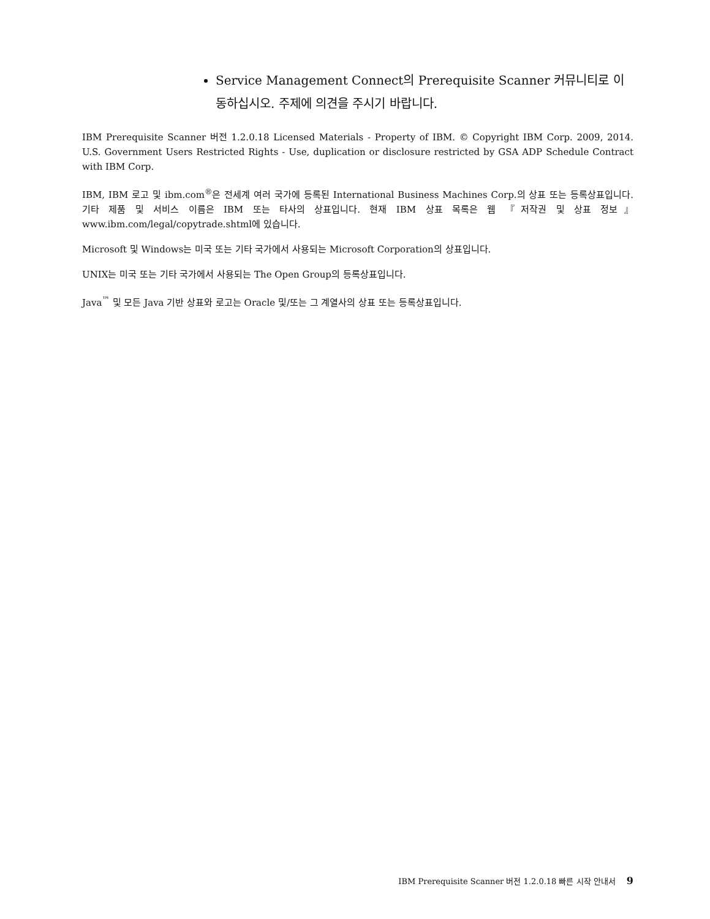Service Management Connect의 Prerequisite Scanner 커뮤니티로 이동하십시오. 주제에 의견을 주시기 바랍니다.
IBM Prerequisite Scanner 버전 1.2.0.18 Licensed Materials - Property of IBM. © Copyright IBM Corp. 2009, 2014. U.S. Government Users Restricted Rights - Use, duplication or disclosure restricted by GSA ADP Schedule Contract with IBM Corp.
IBM, IBM 로고 및 ibm.com<sup>®</sup>은 전세계 여러 국가에 등록된 International Business Machines Corp.의 상표 또는 등록상표입니다. 기타 제품 및 서비스 이름은 IBM 또는 타사의 상표입니다. 현재 IBM 상표 목록은 웹 『저작권 및 상표 정보』 www.ibm.com/legal/copytrade.shtml에 있습니다.
Microsoft 및 Windows는 미국 또는 기타 국가에서 사용되는 Microsoft Corporation의 상표입니다.
UNIX는 미국 또는 기타 국가에서 사용되는 The Open Group의 등록상표입니다.
Java<sup>™</sup> 및 모든 Java 기반 상표와 로고는 Oracle 및/또는 그 계열사의 상표 또는 등록상표입니다.
IBM Prerequisite Scanner 버전 1.2.0.18 빠른 시작 안내서 9